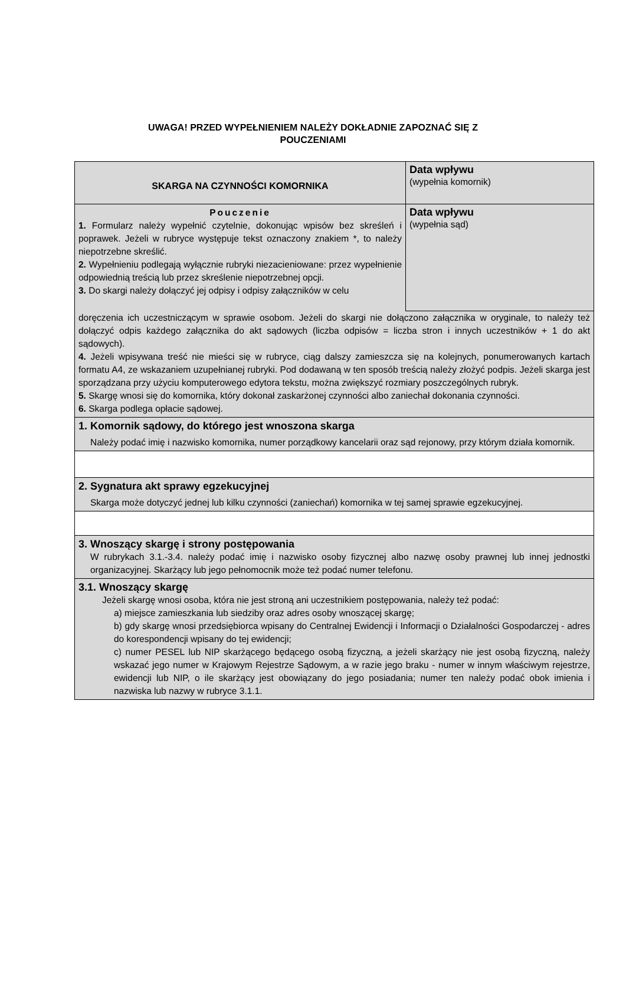UWAGA! PRZED WYPEŁNIENIEM NALEŻY DOKŁADNIE ZAPOZNAĆ SIĘ Z
POUCZENIAMI
SKARGA NA CZYNNOŚCI KOMORNIKA
Data wpływu
(wypełnia komornik)
Pouczenie
1. Formularz należy wypełnić czytelnie, dokonując wpisów bez skreśleń i poprawek. Jeżeli w rubryce występuje tekst oznaczony znakiem *, to należy niepotrzebne skreślić.
2. Wypełnieniu podlegają wyłącznie rubryki niezacieniowane: przez wypełnienie odpowiednią treścią lub przez skreślenie niepotrzebnej opcji.
3. Do skargi należy dołączyć jej odpisy i odpisy załączników w celu
Data wpływu
(wypełnia sąd)
doręczenia ich uczestniczącym w sprawie osobom. Jeżeli do skargi nie dołączono załącznika w oryginale, to należy też dołączyć odpis każdego załącznika do akt sądowych (liczba odpisów = liczba stron i innych uczestników + 1 do akt sądowych).
4. Jeżeli wpisywana treść nie mieści się w rubryce, ciąg dalszy zamieszcza się na kolejnych, ponumerowanych kartach formatu A4, ze wskazaniem uzupełnianej rubryki. Pod dodawaną w ten sposób treścią należy złożyć podpis. Jeżeli skarga jest sporządzana przy użyciu komputerowego edytora tekstu, można zwiększyć rozmiary poszczególnych rubryk.
5. Skargę wnosi się do komornika, który dokonał zaskarżonej czynności albo zaniechał dokonania czynności.
6. Skarga podlega opłacie sądowej.
1. Komornik sądowy, do którego jest wnoszona skarga
Należy podać imię i nazwisko komornika, numer porządkowy kancelarii oraz sąd rejonowy, przy którym działa komornik.
2. Sygnatura akt sprawy egzekucyjnej
Skarga może dotyczyć jednej lub kilku czynności (zaniechań) komornika w tej samej sprawie egzekucyjnej.
3. Wnoszący skargę i strony postępowania
W rubrykach 3.1.-3.4. należy podać imię i nazwisko osoby fizycznej albo nazwę osoby prawnej lub innej jednostki organizacyjnej. Skarżący lub jego pełnomocnik może też podać numer telefonu.
3.1. Wnoszący skargę
Jeżeli skargę wnosi osoba, która nie jest stroną ani uczestnikiem postępowania, należy też podać:
a) miejsce zamieszkania lub siedziby oraz adres osoby wnoszącej skargę;
b) gdy skargę wnosi przedsiębiorca wpisany do Centralnej Ewidencji i Informacji o Działalności Gospodarczej - adres do korespondencji wpisany do tej ewidencji;
c) numer PESEL lub NIP skarżącego będącego osobą fizyczną, a jeżeli skarżący nie jest osobą fizyczną, należy wskazać jego numer w Krajowym Rejestrze Sądowym, a w razie jego braku - numer w innym właściwym rejestrze, ewidencji lub NIP, o ile skarżący jest obowiązany do jego posiadania; numer ten należy podać obok imienia i nazwiska lub nazwy w rubryce 3.1.1.